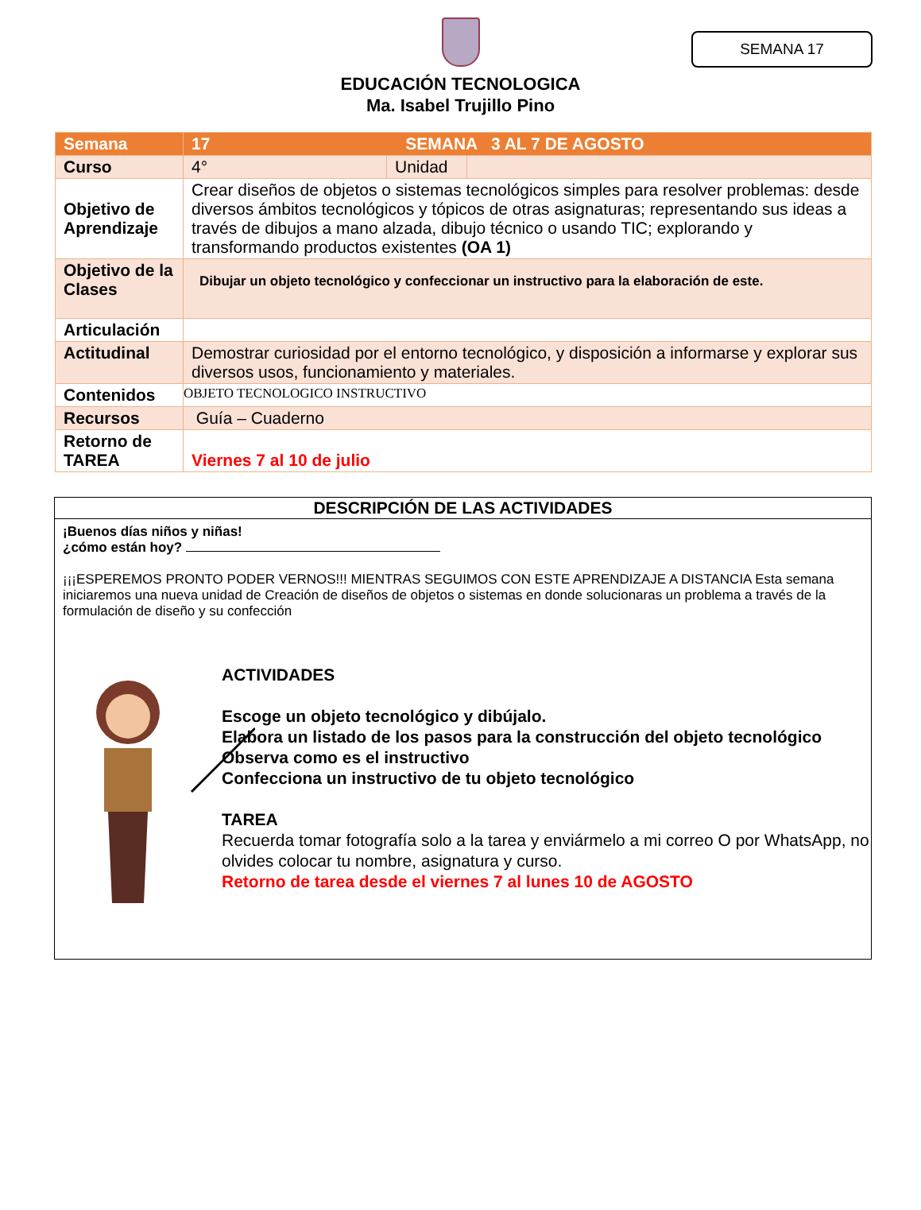SEMANA 17
EDUCACIÓN TECNOLOGICA
Ma. Isabel Trujillo Pino
| Semana | 17 SEMANA 3 AL 7 DE AGOSTO | | |
| Curso | 4° | Unidad | |
| Objetivo de Aprendizaje | Crear diseños de objetos o sistemas tecnológicos simples para resolver problemas: desde diversos ámbitos tecnológicos y tópicos de otras asignaturas; representando sus ideas a través de dibujos a mano alzada, dibujo técnico o usando TIC; explorando y transformando productos existentes (OA 1) | | |
| Objetivo de la Clases | Dibujar un objeto tecnológico y confeccionar un instructivo para la elaboración de este. | | |
| Articulación | | | |
| Actitudinal | Demostrar curiosidad por el entorno tecnológico, y disposición a informarse y explorar sus diversos usos, funcionamiento y materiales. | | |
| Contenidos | OBJETO TECNOLOGICO INSTRUCTIVO | | |
| Recursos | Guía – Cuaderno | | |
| Retorno de TAREA | Viernes 7 al 10 de julio | | |
DESCRIPCIÓN DE LAS ACTIVIDADES
¡Buenos días niños y niñas!
¿cómo están hoy?
¡¡¡ESPEREMOS PRONTO PODER VERNOS!!! MIENTRAS SEGUIMOS CON ESTE APRENDIZAJE A DISTANCIA Esta semana iniciaremos una nueva unidad de Creación de diseños de objetos o sistemas en donde solucionaras un problema a través de la formulación de diseño y su confección
ACTIVIDADES
Escoge un objeto tecnológico y dibújalo.
Elabora un listado de los pasos para la construcción del objeto tecnológico
Observa como es el instructivo
Confecciona un instructivo de tu objeto tecnológico
TAREA
Recuerda tomar fotografía solo a la tarea y enviármelo a mi correo O por WhatsApp, no olvides colocar tu nombre, asignatura y curso.
Retorno de tarea desde el viernes 7 al lunes 10 de AGOSTO